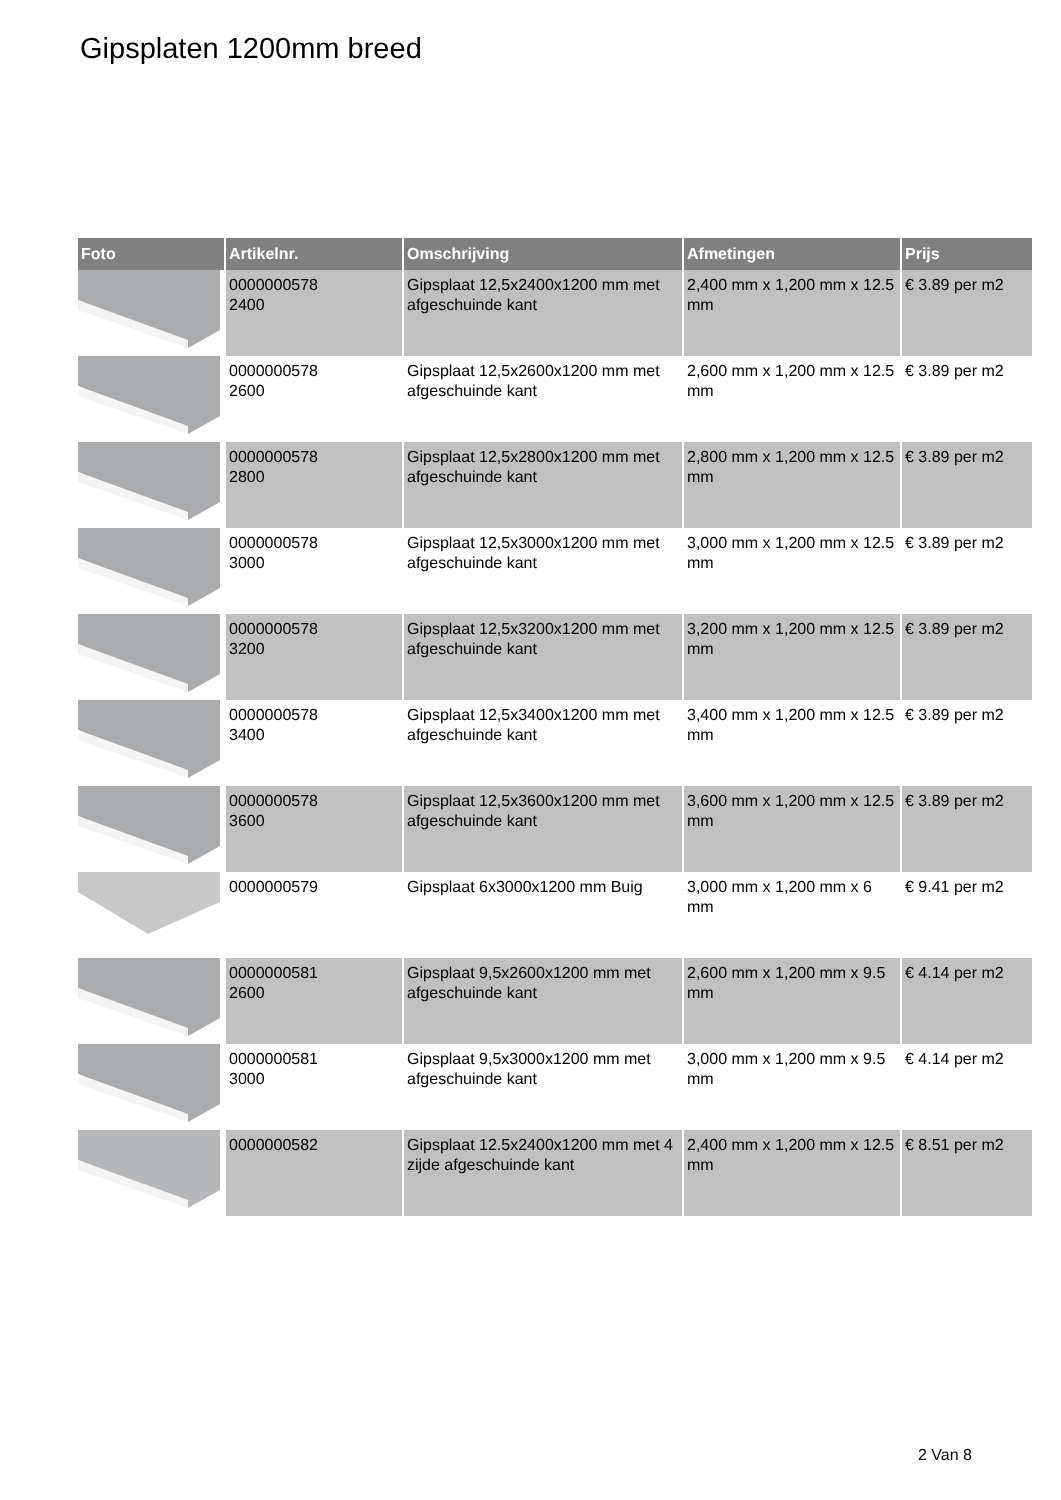Gipsplaten 1200mm breed
| Foto | Artikelnr. | Omschrijving | Afmetingen | Prijs |
| --- | --- | --- | --- | --- |
| | 0000000578 2400 | Gipsplaat 12,5x2400x1200 mm met afgeschuinde kant | 2,400 mm x 1,200 mm x 12.5 mm | € 3.89 per m2 |
| | 0000000578 2600 | Gipsplaat 12,5x2600x1200 mm met afgeschuinde kant | 2,600 mm x 1,200 mm x 12.5 mm | € 3.89 per m2 |
| | 0000000578 2800 | Gipsplaat 12,5x2800x1200 mm met afgeschuinde kant | 2,800 mm x 1,200 mm x 12.5 mm | € 3.89 per m2 |
| | 0000000578 3000 | Gipsplaat 12,5x3000x1200 mm met afgeschuinde kant | 3,000 mm x 1,200 mm x 12.5 mm | € 3.89 per m2 |
| | 0000000578 3200 | Gipsplaat 12,5x3200x1200 mm met afgeschuinde kant | 3,200 mm x 1,200 mm x 12.5 mm | € 3.89 per m2 |
| | 0000000578 3400 | Gipsplaat 12,5x3400x1200 mm met afgeschuinde kant | 3,400 mm x 1,200 mm x 12.5 mm | € 3.89 per m2 |
| | 0000000578 3600 | Gipsplaat 12,5x3600x1200 mm met afgeschuinde kant | 3,600 mm x 1,200 mm x 12.5 mm | € 3.89 per m2 |
| | 0000000579 | Gipsplaat 6x3000x1200 mm Buig | 3,000 mm x 1,200 mm x 6 mm | € 9.41 per m2 |
| | 0000000581 2600 | Gipsplaat 9,5x2600x1200 mm met afgeschuinde kant | 2,600 mm x 1,200 mm x 9.5 mm | € 4.14 per m2 |
| | 0000000581 3000 | Gipsplaat 9,5x3000x1200 mm met afgeschuinde kant | 3,000 mm x 1,200 mm x 9.5 mm | € 4.14 per m2 |
| | 0000000582 | Gipsplaat 12.5x2400x1200 mm met 4 zijde afgeschuinde kant | 2,400 mm x 1,200 mm x 12.5 mm | € 8.51 per m2 |
2 Van 8